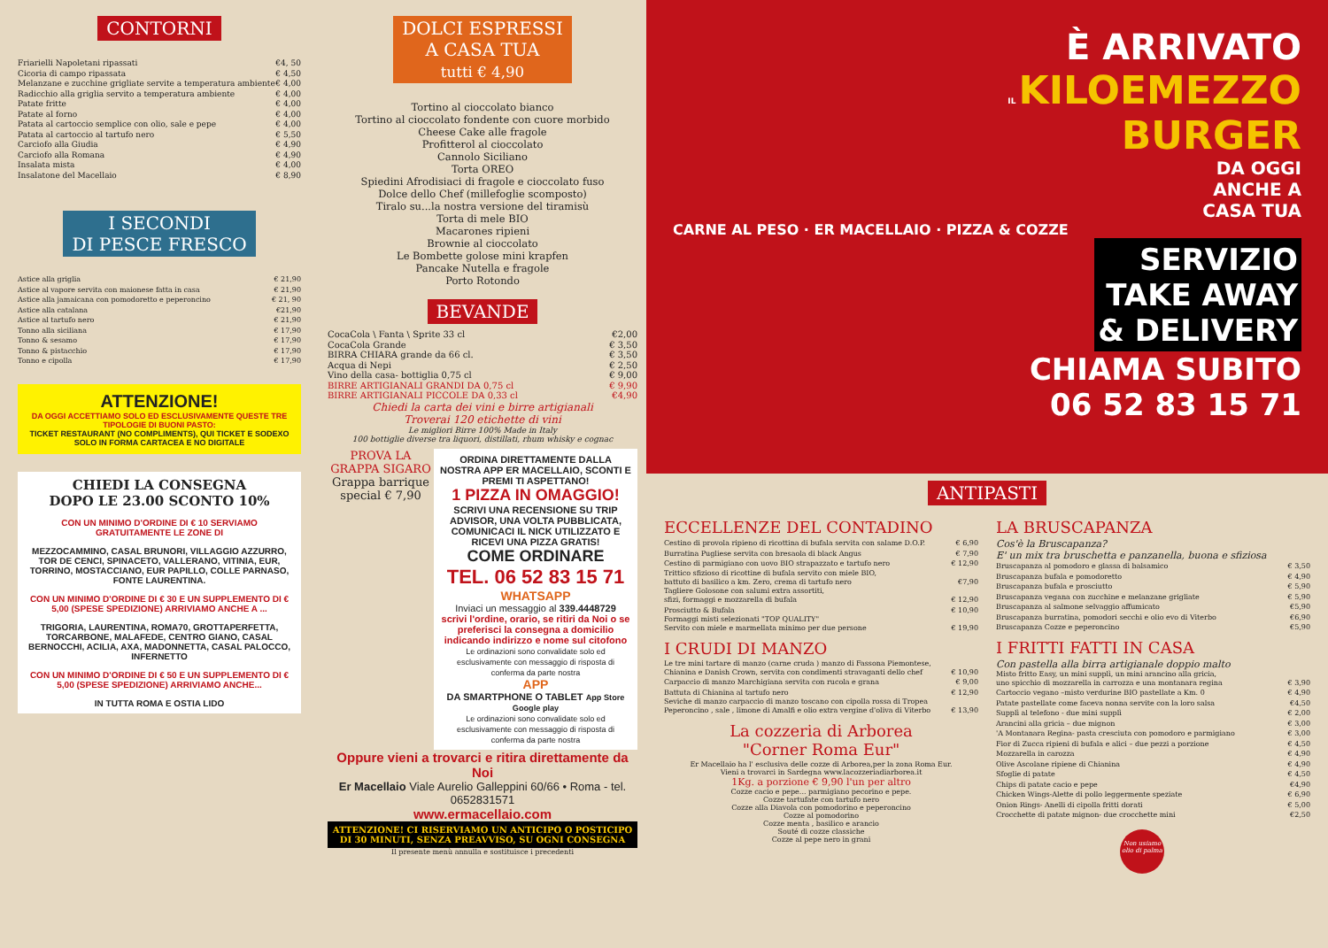CONTORNI
Friarielli Napoletani ripassati €4, 50
Cicoria di campo ripassata € 4,50
Melanzane e zucchine grigliate servite a temperatura ambiente € 4,00
Radicchio alla griglia servito a temperatura ambiente € 4,00
Patate fritte € 4,00
Patate al forno € 4,00
Patata al cartoccio semplice con olio, sale e pepe € 4,00
Patata al cartoccio al tartufo nero € 5,50
Carciofo alla Giudia € 4,90
Carciofo alla Romana € 4,90
Insalata mista € 4,00
Insalatone del Macellaio € 8,90
I SECONDI
DI PESCE FRESCO
Astice alla griglia € 21,90
Astice al vapore servita con maionese fatta in casa € 21,90
Astice alla jamaicana con pomodoretto e peperoncino € 21, 90
Astice alla catalana €21,90
Astice al tartufo nero € 21,90
Tonno alla siciliana € 17,90
Tonno & sesamo € 17,90
Tonno & pistacchio € 17,90
Tonno e cipolla € 17,90
ATTENZIONE!
DA OGGI ACCETTIAMO SOLO ED ESCLUSIVAMENTE QUESTE TRE TIPOLOGIE DI BUONI PASTO:
TICKET RESTAURANT (NO COMPLIMENTS), QUI TICKET E SODEXO
SOLO IN FORMA CARTACEA E NO DIGITALE
CHIEDI LA CONSEGNA
DOPO LE 23.00 SCONTO 10%
CON UN MINIMO D'ORDINE DI € 10 SERVIAMO GRATUITAMENTE LE ZONE DI
MEZZOCAMMINO, CASAL BRUNORI, VILLAGGIO AZZURRO, TOR DE CENCI, SPINACETO, VALLERANO, VITINIA, EUR, TORRINO, MOSTACCIANO, EUR PAPILLO, COLLE PARNASO, FONTE LAURENTINA.
CON UN MINIMO D'ORDINE DI € 30 E UN SUPPLEMENTO DI € 5,00 (SPESE SPEDIZIONE) ARRIVIAMO ANCHE A ...
TRIGORIA, LAURENTINA, ROMA70, GROTTAPERFETTA, TORCARBONE, MALAFEDE, CENTRO GIANO, CASAL BERNOCCHI, ACILIA, AXA, MADONNETTA, CASAL PALOCCO, INFERNETTO
CON UN MINIMO D'ORDINE DI € 50 E UN SUPPLEMENTO DI € 5,00 (SPESE SPEDIZIONE) ARRIVIAMO ANCHE...
IN TUTTA ROMA E OSTIA LIDO
DOLCI ESPRESSI
A CASA TUA
tutti € 4,90
Tortino al cioccolato bianco
Tortino al cioccolato fondente con cuore morbido
Cheese Cake alle fragole
Profitterol al cioccolato
Cannolo Siciliano
Torta OREO
Spiedini Afrodisiaci di fragole e cioccolato fuso
Dolce dello Chef (millefoglie scomposto)
Tiralo su...la nostra versione del tiramisù
Torta di mele BIO
Macarones ripieni
Brownie al cioccolato
Le Bombette golose mini krapfen
Pancake Nutella e fragole
Porto Rotondo
BEVANDE
CocaCola \ Fanta \ Sprite 33 cl €2,00
CocaCola Grande € 3,50
BIRRA CHIARA grande da 66 cl. € 3,50
Acqua di Nepi € 2,50
Vino della casa- bottiglia 0,75 cl € 9,00
BIRRE ARTIGIANALI GRANDI DA 0,75 cl € 9,90
BIRRE ARTIGIANALI PICCOLE DA 0,33 cl €4,90
Chiedi la carta dei vini e birre artigianali
Troverai 120 etichette di vini
Le migliori Birre 100% Made in Italy
100 bottiglie diverse tra liquori, distillati, rhum whisky e cognac
PROVA LA GRAPPA SIGARO
Grappa barrique special € 7,90
ORDINA DIRETTAMENTE DALLA NOSTRA APP ER MACELLAIO, SCONTI E PREMI TI ASPETTANO!
1 PIZZA IN OMAGGIO!
SCRIVI UNA RECENSIONE SU TRIP ADVISOR, UNA VOLTA PUBBLICATA, COMUNICACI IL NICK UTILIZZATO E RICEVI UNA PIZZA GRATIS!
COME ORDINARE
TEL. 06 52 83 15 71
WHATSAPP
Inviaci un messaggio al 339.4448729
scrivi l'ordine, orario, se ritiri da Noi o se preferisci la consegna a domicilio indicando indirizzo e nome sul citofono
Le ordinazioni sono convalidate solo ed esclusivamente con messaggio di risposta di conferma da parte nostra
APP
DA SMARTPHONE O TABLET App Store Google play
Le ordinazioni sono convalidate solo ed esclusivamente con messaggio di risposta di conferma da parte nostra
Oppure vieni a trovarci e ritira direttamente da Noi
Er Macellaio Viale Aurelio Galleppini 60/66 • Roma - tel. 0652831571
www.ermacellaio.com
ATTENZIONE! CI RISERVIAMO UN ANTICIPO O POSTICIPO DI 30 MINUTI, SENZA PREAVVISO, SU OGNI CONSEGNA
Il presente menù annulla e sostituisce i precedenti
È ARRIVATO
IL KILOEMEZZO
BURGER
DA OGGI
ANCHE A
CASA TUA
CARNE AL PESO · ER MACELLAIO · PIZZA & COZZE
SERVIZIO
TAKE AWAY
& DELIVERY
CHIAMA SUBITO
06 52 83 15 71
ANTIPASTI
ECCELLENZE DEL CONTADINO
Cestino di provola ripieno di ricottina di bufala servita con salame D.O.P. € 6,90
Burratina Pugliese servita con bresaola di black Angus € 7,90
Cestino di parmigiano con uovo BIO strapazzato e tartufo nero € 12,90
Trittico sfizioso di ricottine di bufala servito con miele BIO,
battuto di basilico a km. Zero, crema di tartufo nero €7,90
Tagliere Golosone con salumi extra assortiti,
sfizi, formaggi e mozzarella di bufala € 12,90
Prosciutto & Bufala € 10,90
Formaggi misti selezionati "TOP QUALITY"
Servito con miele e marmellata minimo per due persone € 19,90
I CRUDI DI MANZO
Le tre mini tartare di manzo (carne cruda ) manzo di Fassona Piemontese,
Chianina e Danish Crown, servita con condimenti stravaganti dello chef € 10,90
Carpaccio di manzo Marchigiana servita con rucola e grana € 9,00
Battuta di Chianina al tartufo nero € 12,90
Seviche di manzo carpaccio di manzo toscano con cipolla rossa di Tropea
Peperoncino , sale , limone di Amalfi e olio extra vergine d'oliva di Viterbo € 13,90
La cozzeria di Arborea
"Corner Roma Eur"
Er Macellaio ha l' esclusiva delle cozze di Arborea,per la zona Roma Eur.
Vieni a trovarci in Sardegna www.lacozzeriadiarborea.it
1Kg. a porzione € 9,90 l'un per altro
Cozze cacio e pepe... parmigiano pecorino e pepe.
Cozze tartufate con tartufo nero
Cozze alla Diavola con pomodorino e peperoncino
Cozze al pomodorino
Cozze menta , basilico e arancio
Souté di cozze classiche
Cozze al pepe nero in grani
LA BRUSCAPANZA
Cos'è la Bruscapanza?
E' un mix tra bruschetta e panzanella, buona e sfiziosa
Bruscapanza al pomodoro e glassa di balsamico € 3,50
Bruscapanza bufala e pomodoretto € 4,90
Bruscapanza bufala e prosciutto € 5,90
Bruscapanza vegana con zucchine e melanzane grigliate € 5,90
Bruscapanza al salmone selvaggio affumicato €5,90
Bruscapanza burratina, pomodori secchi e olio evo di Viterbo €6,90
Bruscapanza Cozze e peperoncino €5,90
I FRITTI FATTI IN CASA
Con pastella alla birra artigianale doppio malto
Misto fritto Easy, un mini supplì, un mini arancino alla gricia,
uno spicchio di mozzarella in carrozza e una montanara regina € 3,90
Cartoccio vegano –misto verdurine BIO pastellate a Km. 0 € 4,90
Patate pastellate come faceva nonna servite con la loro salsa €4,50
Supplì al telefono - due mini supplì € 2,00
Arancini alla gricia – due mignon € 3,00
'A Montanara Regina- pasta cresciuta con pomodoro e parmigiano € 3,00
Fior di Zucca ripieni di bufala e alici – due pezzi a porzione € 4,50
Mozzarella in carozza € 4,90
Olive Ascolane ripiene di Chianina € 4,90
Sfoglie di patate € 4,50
Chips di patate cacio e pepe €4,90
Chicken Wings-Alette di pollo leggermente speziate € 6,90
Onion Rings- Anelli di cipolla fritti dorati € 5,00
Crocchette di patate mignon- due crocchette mini €2,50
Non usiamo olio di palma